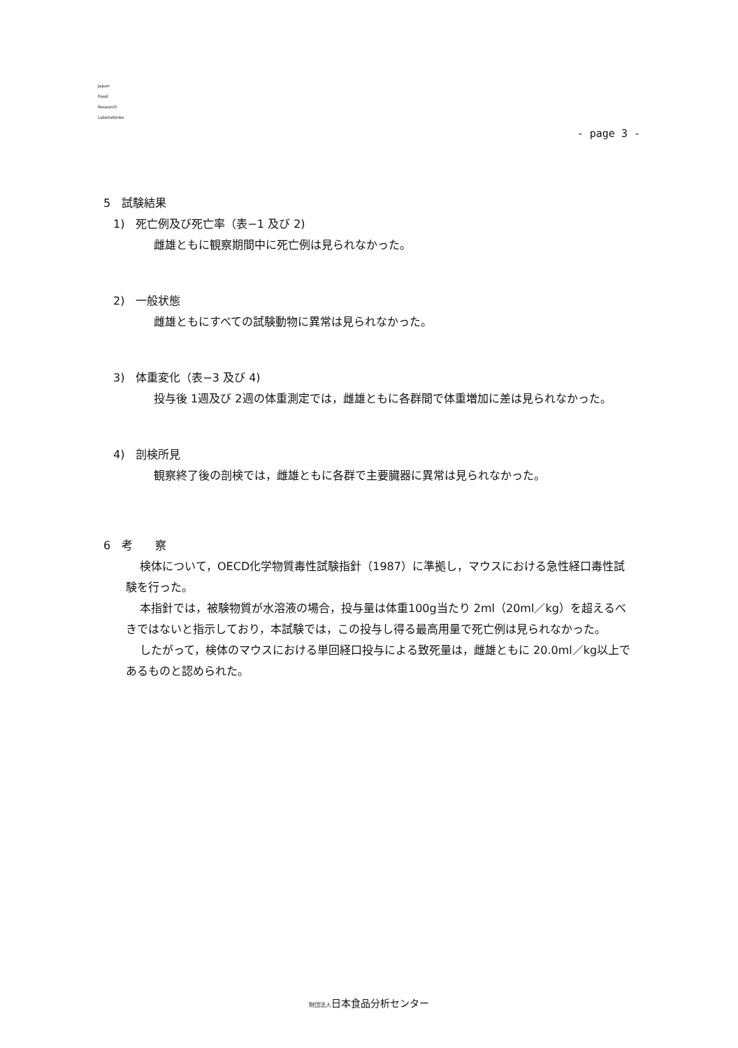Japan
Food
Research
Laboratories
- page 3 -
5　試験結果
1)　死亡例及び死亡率（表−1 及び 2)
雌雄ともに観察期間中に死亡例は見られなかった。
2)　一般状態
雌雄ともにすべての試験動物に異常は見られなかった。
3)　体重変化（表−3 及び 4)
投与後 1週及び 2週の体重測定では，雌雄ともに各群間で体重増加に差は見られなかった。
4)　剖検所見
観察終了後の剖検では，雌雄ともに各群で主要臓器に異常は見られなかった。
6　考　　察
検体について，OECD化学物質毒性試験指針（1987）に準拠し，マウスにおける急性経口毒性試験を行った。
本指針では，被験物質が水溶液の場合，投与量は体重100g当たり 2ml（20ml／kg）を超えるべきではないと指示しており，本試験では，この投与し得る最高用量で死亡例は見られなかった。
したがって，検体のマウスにおける単回経口投与による致死量は，雌雄ともに 20.0ml／kg以上であるものと認められた。
財団法人日本食品分析センター